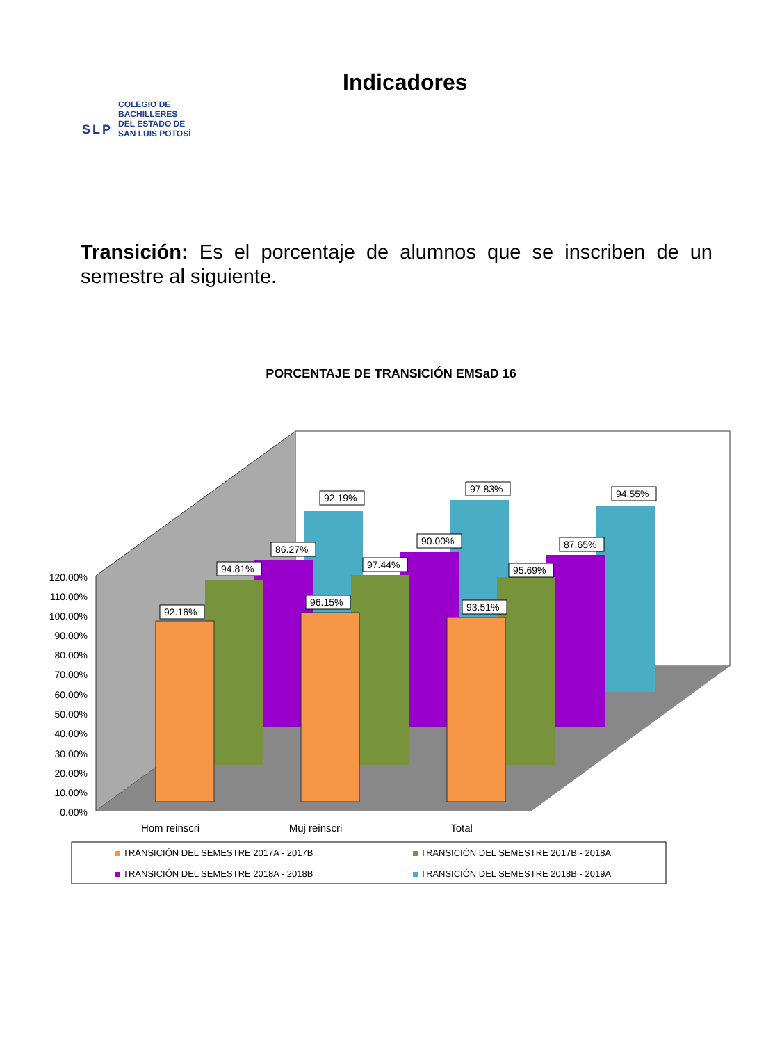SLP
COLEGIO DE
BACHILLERES
DEL ESTADO DE
SAN LUIS POTOSÍ
Indicadores
Transición: Es el porcentaje de alumnos que se inscriben de un semestre al siguiente.
PORCENTAJE DE TRANSICIÓN EMSaD 16
92.19%
97.83%
94.55%
86.27%
90.00%
87.65%
94.81%
97.44%
95.69%
92.16%
96.15%
93.51%
120.00%
110.00%
100.00%
90.00%
80.00%
70.00%
60.00%
50.00%
40.00%
30.00%
20.00%
10.00%
0.00%
Hom reinscri
Muj reinscri
Total
TRANSICIÓN DEL SEMESTRE 2017A - 2017B
TRANSICIÓN DEL SEMESTRE 2017B - 2018A
TRANSICIÓN DEL SEMESTRE 2018A - 2018B
TRANSICIÓN DEL SEMESTRE 2018B - 2019A